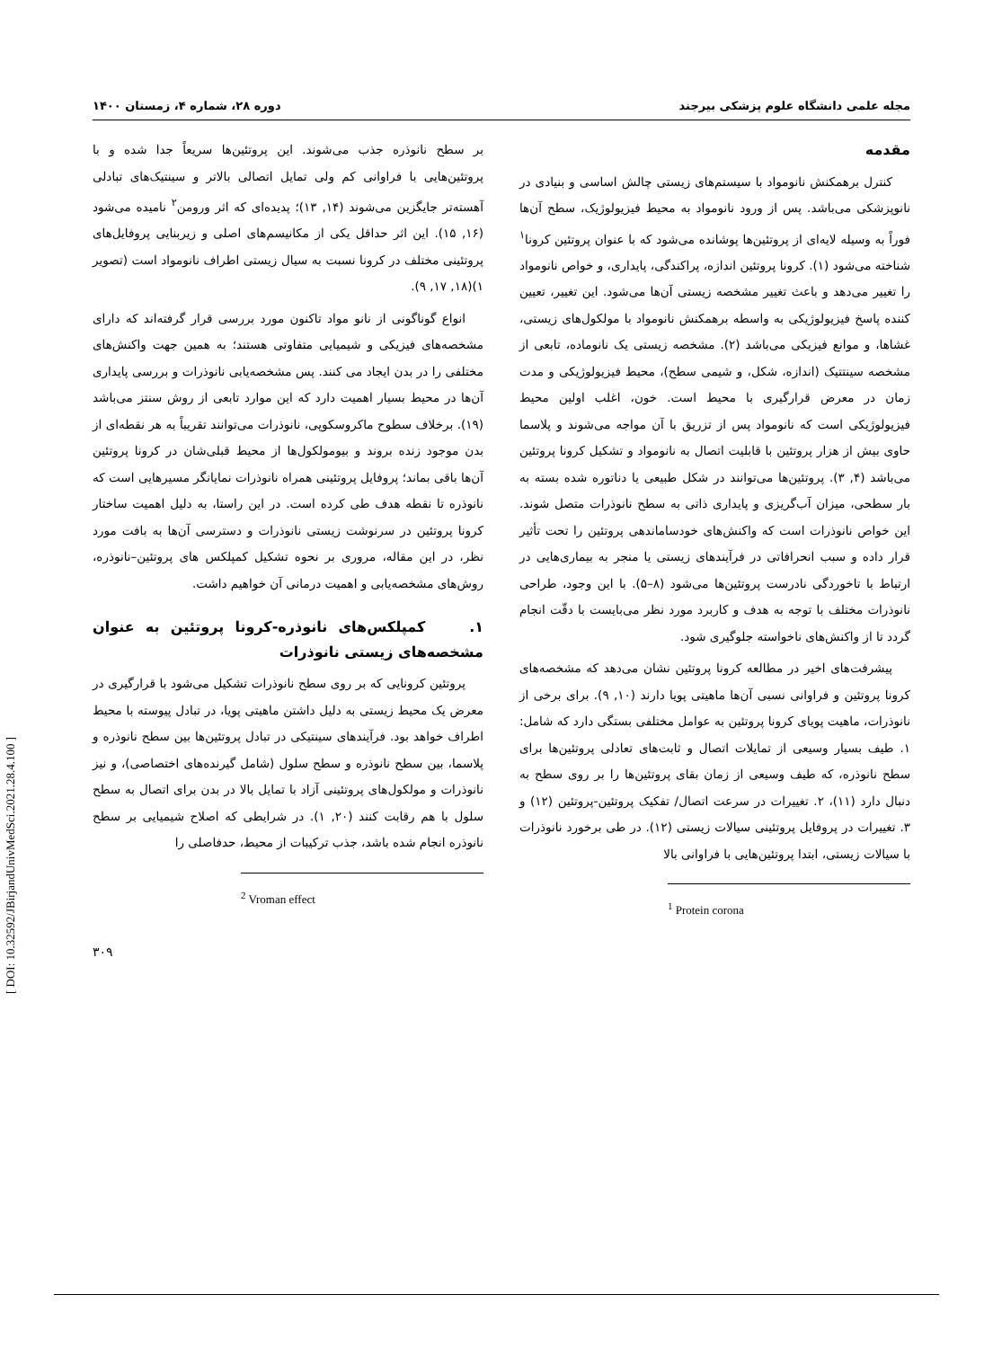مجله علمی دانشگاه علوم پزشکی بیرجند دوره ۲۸، شماره ۴، زمستان ۱۴۰۰
مقدمه
کنترل برهمکنش نانومواد با سیستم‌های زیستی چالش اساسی و بنیادی در نانوپزشکی می‌باشد. پس از ورود نانومواد به محیط فیزیولوژیک، سطح آن‌ها فوراً به وسیله لایه‌ای از پروتئین‌ها پوشانده می‌شود که با عنوان پروتئین کرونا<sup>۱</sup> شناخته می‌شود (۱). کرونا پروتئین اندازه، پراکندگی، پایداری، و خواص نانومواد را تغییر می‌دهد و باعث تغییر مشخصه زیستی آن‌ها می‌شود. این تغییر، تعیین کننده پاسخ فیزیولوژیکی به واسطه برهمکنش نانومواد با مولکول‌های زیستی، غشاها، و موانع فیزیکی می‌باشد (۲). مشخصه زیستی یک نانوماده، تابعی از مشخصه سینتتیک (اندازه، شکل، و شیمی سطح)، محیط فیزیولوژیکی و مدت زمان در معرض قرارگیری با محیط است. خون، اغلب اولین محیط فیزیولوژیکی است که نانومواد پس از تزریق با آن مواجه می‌شوند و پلاسما حاوی بیش از هزار پروتئین با قابلیت اتصال به نانومواد و تشکیل کرونا پروتئین می‌باشد (۴, ۳). پروتئین‌ها می‌توانند در شکل طبیعی یا دناتوره شده بسته به بار سطحی، میزان آب‌گریزی و پایداری ذاتی به سطح نانوذرات متصل شوند. این خواص نانوذرات است که واکنش‌های خودساماندهی پروتئین را تحت تأثیر قرار داده و سبب انحرافاتی در فرآیندهای زیستی یا منجر به بیماری‌هایی در ارتباط با تاخوردگی نادرست پروتئین‌ها می‌شود (۸–۵). با این وجود، طراحی نانوذرات مختلف با توجه به هدف و کاربرد مورد نظر می‌بایست با دقّت انجام گردد تا از واکنش‌های ناخواسته جلوگیری شود.
پیشرفت‌های اخیر در مطالعه کرونا پروتئین نشان می‌دهد که مشخصه‌های کرونا پروتئین و فراوانی نسبی آن‌ها ماهیتی پویا دارند (۱۰, ۹). برای برخی از نانوذرات، ماهیت پویای کرونا پروتئین به عوامل مختلفی بستگی دارد که شامل: ۱. طیف بسیار وسیعی از تمایلات اتصال و ثابت‌های تعادلی پروتئین‌ها برای سطح نانوذره، که طیف وسیعی از زمان بقای پروتئین‌ها را بر روی سطح به دنبال دارد (۱۱)، ۲. تغییرات در سرعت اتصال/ تفکیک پروتئین-پروتئین (۱۲) و ۳. تغییرات در پروفایل پروتئینی سیالات زیستی (۱۲). در طی برخورد نانوذرات با سیالات زیستی، ابتدا پروتئین‌هایی با فراوانی بالا
<sup>1</sup> Protein corona
بر سطح نانوذره جذب می‌شوند. این پروتئین‌ها سریعاً جدا شده و با پروتئین‌هایی با فراوانی کم ولی تمایل اتصالی بالاتر و سینتیک‌های تبادلی آهسته‌تر جایگزین می‌شوند (۱۴, ۱۳)؛ پدیده‌ای که اثر ورومن<sup>۲</sup> نامیده می‌شود (۱۶, ۱۵). این اثر حداقل یکی از مکانیسم‌های اصلی و زیربنایی پروفایل‌های پروتئینی مختلف در کرونا نسبت به سیال زیستی اطراف نانومواد است (تصویر ۱)(۱۸, ۱۷, ۹).
انواع گوناگونی از نانو مواد تاکنون مورد بررسی قرار گرفته‌اند که دارای مشخصه‌های فیزیکی و شیمیایی متفاوتی هستند؛ به همین جهت واکنش‌های مختلفی را در بدن ایجاد می کنند. پس مشخصه‌یابی نانوذرات و بررسی پایداری آن‌ها در محیط بسیار اهمیت دارد که این موارد تابعی از روش سنتز می‌باشد (۱۹). برخلاف سطوح ماکروسکوپی، نانوذرات می‌توانند تقریباً به هر نقطه‌ای از بدن موجود زنده بروند و بیومولکول‌ها از محیط قبلی‌شان در کرونا پروتئین آن‌ها باقی بماند؛ پروفایل پروتئینی همراه نانوذرات نمایانگر مسیرهایی است که نانوذره تا نقطه هدف طی کرده است. در این راستا، به دلیل اهمیت ساختار کرونا پروتئین در سرنوشت زیستی نانوذرات و دسترسی آن‌ها به بافت مورد نظر، در این مقاله، مروری بر نحوه تشکیل کمپلکس های پروتئین–نانوذره، روش‌های مشخصه‌یابی و اهمیت درمانی آن خواهیم داشت.
۱. کمپلکس‌های نانوذره-کرونا پروتئین به عنوان مشخصه‌های زیستی نانوذرات
پروتئین کرونایی که بر روی سطح نانوذرات تشکیل می‌شود با قرارگیری در معرض یک محیط زیستی به دلیل داشتن ماهیتی پویا، در تبادل پیوسته با محیط اطراف خواهد بود. فرآیندهای سینتیکی در تبادل پروتئین‌ها بین سطح نانوذره و پلاسما، بین سطح نانوذره و سطح سلول (شامل گیرنده‌های اختصاصی)، و نیز نانوذرات و مولکول‌های پروتئینی آزاد با تمایل بالا در بدن برای اتصال به سطح سلول با هم رقابت کنند (۲۰, ۱). در شرایطی که اصلاح شیمیایی بر سطح نانوذره انجام شده باشد، جذب ترکیبات از محیط، حدفاصلی را
<sup>2</sup> Vroman effect
۳۰۹
[ DOI: 10.32592/JBirjandUnivMedSci.2021.28.4.100 ]